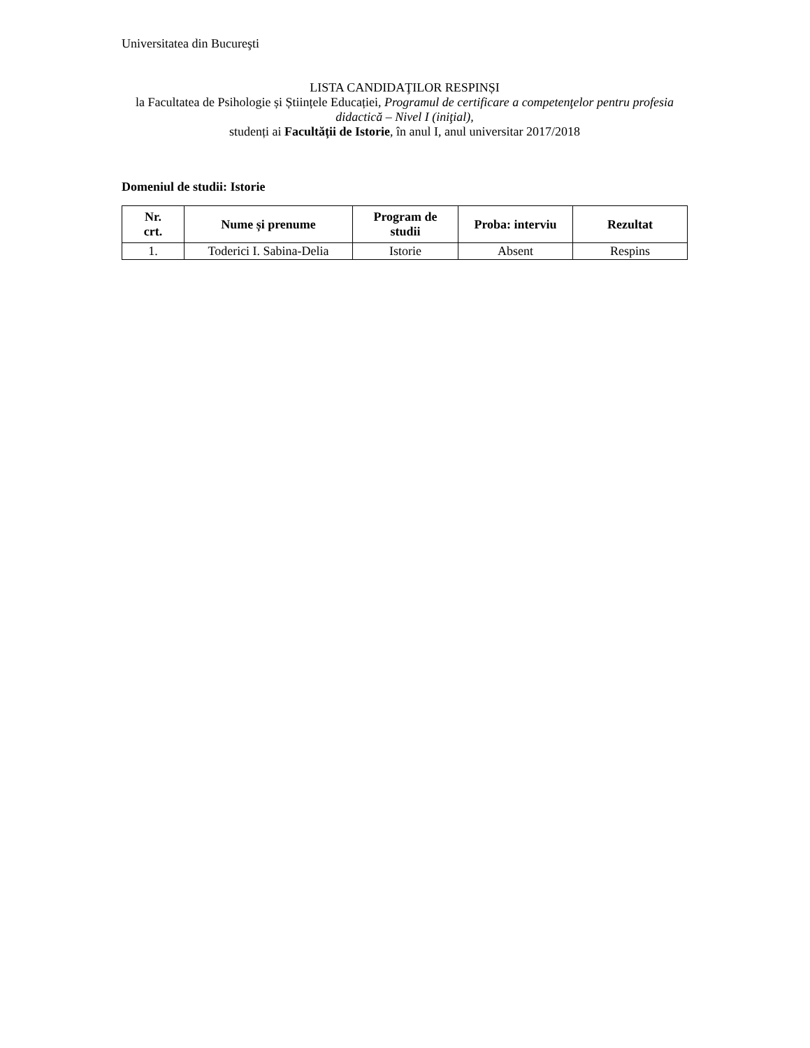Universitatea din Bucureşti
LISTA CANDIDAŢILOR RESPINȘI
la Facultatea de Psihologie și Științele Educației, Programul de certificare a competenţelor pentru profesia didactică – Nivel I (iniţial),
studenți ai Facultății de Istorie, în anul I, anul universitar 2017/2018
Domeniul de studii: Istorie
| Nr. crt. | Nume și prenume | Program de studii | Proba: interviu | Rezultat |
| --- | --- | --- | --- | --- |
| 1. | Toderici I. Sabina-Delia | Istorie | Absent | Respins |